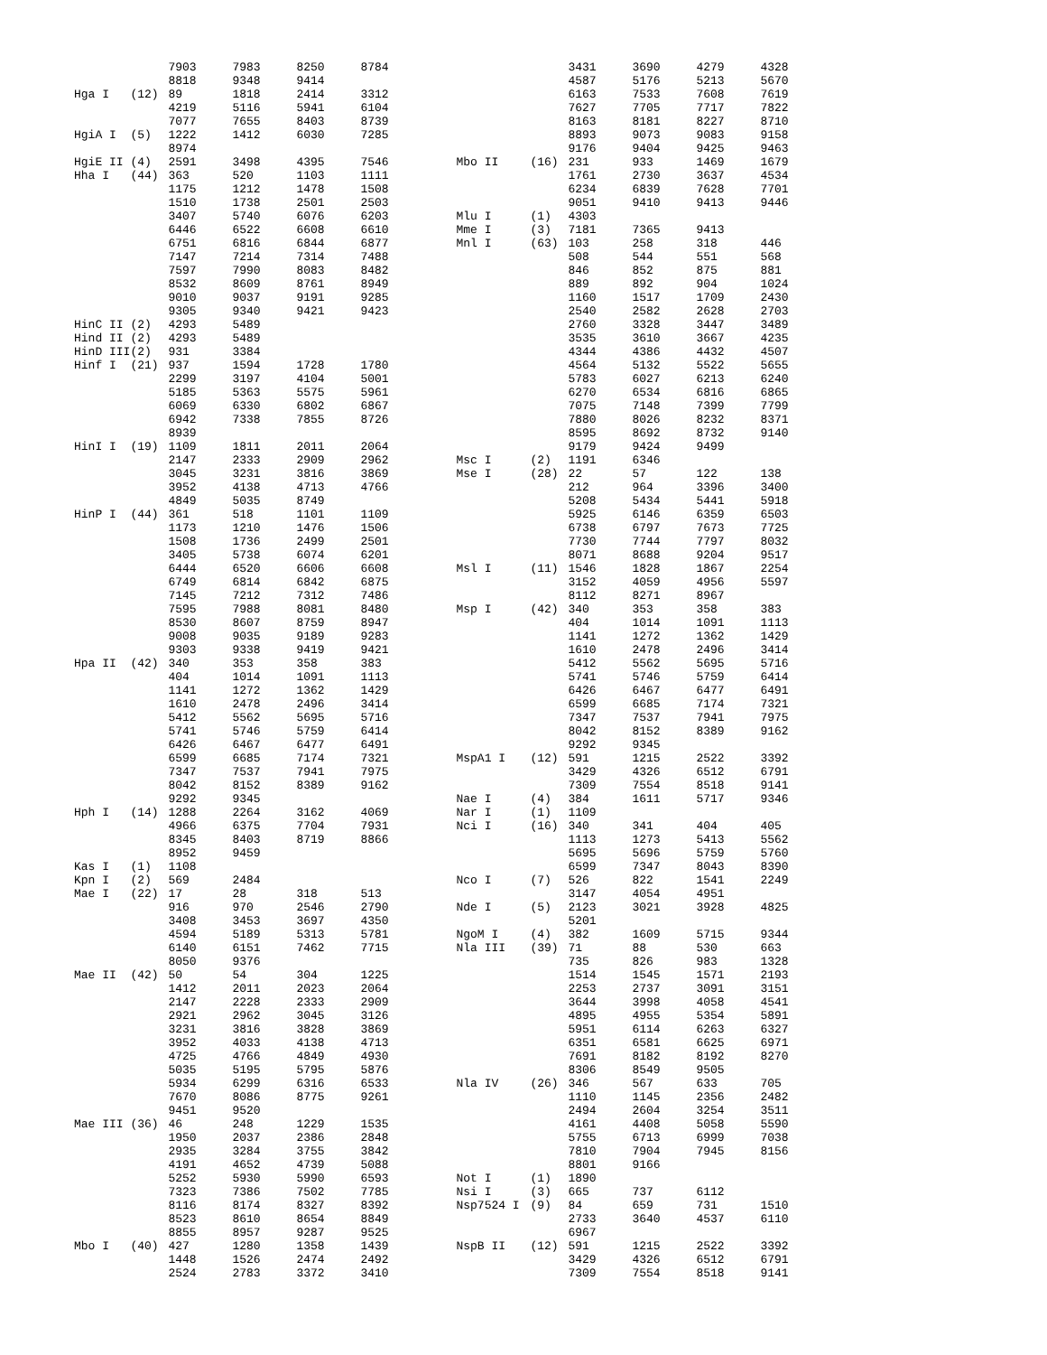| | | 7903 | 7983 | 8250 | 8784 |
| | | 8818 | 9348 | 9414 | |
| Hga I | (12) | 89 | 1818 | 2414 | 3312 |
| | | 4219 | 5116 | 5941 | 6104 |
| | | 7077 | 7655 | 8403 | 8739 |
| HgiA I | (5) | 1222 | 1412 | 6030 | 7285 |
| | | 8974 | | | |
| HgiE II | (4) | 2591 | 3498 | 4395 | 7546 |
| Hha I | (44) | 363 | 520 | 1103 | 1111 |
| | | 1175 | 1212 | 1478 | 1508 |
| | | 1510 | 1738 | 2501 | 2503 |
| | | 3407 | 5740 | 6076 | 6203 |
| | | 6446 | 6522 | 6608 | 6610 |
| | | 6751 | 6816 | 6844 | 6877 |
| | | 7147 | 7214 | 7314 | 7488 |
| | | 7597 | 7990 | 8083 | 8482 |
| | | 8532 | 8609 | 8761 | 8949 |
| | | 9010 | 9037 | 9191 | 9285 |
| | | 9305 | 9340 | 9421 | 9423 |
| HinC II | (2) | 4293 | 5489 | | |
| Hind II | (2) | 4293 | 5489 | | |
| HinD III | (2) | 931 | 3384 | | |
| Hinf I | (21) | 937 | 1594 | 1728 | 1780 |
| | | 2299 | 3197 | 4104 | 5001 |
| | | 5185 | 5363 | 5575 | 5961 |
| | | 6069 | 6330 | 6802 | 6867 |
| | | 6942 | 7338 | 7855 | 8726 |
| | | 8939 | | | |
| HinI I | (19) | 1109 | 1811 | 2011 | 2064 |
| | | 2147 | 2333 | 2909 | 2962 |
| | | 3045 | 3231 | 3816 | 3869 |
| | | 3952 | 4138 | 4713 | 4766 |
| | | 4849 | 5035 | 8749 | |
| HinP I | (44) | 361 | 518 | 1101 | 1109 |
| | | 1173 | 1210 | 1476 | 1506 |
| | | 1508 | 1736 | 2499 | 2501 |
| | | 3405 | 5738 | 6074 | 6201 |
| | | 6444 | 6520 | 6606 | 6608 |
| | | 6749 | 6814 | 6842 | 6875 |
| | | 7145 | 7212 | 7312 | 7486 |
| | | 7595 | 7988 | 8081 | 8480 |
| | | 8530 | 8607 | 8759 | 8947 |
| | | 9008 | 9035 | 9189 | 9283 |
| | | 9303 | 9338 | 9419 | 9421 |
| Hpa II | (42) | 340 | 353 | 358 | 383 |
| | | 404 | 1014 | 1091 | 1113 |
| | | 1141 | 1272 | 1362 | 1429 |
| | | 1610 | 2478 | 2496 | 3414 |
| | | 5412 | 5562 | 5695 | 5716 |
| | | 5741 | 5746 | 5759 | 6414 |
| | | 6426 | 6467 | 6477 | 6491 |
| | | 6599 | 6685 | 7174 | 7321 |
| | | 7347 | 7537 | 7941 | 7975 |
| | | 8042 | 8152 | 8389 | 9162 |
| | | 9292 | 9345 | | |
| Hph I | (14) | 1288 | 2264 | 3162 | 4069 |
| | | 4966 | 6375 | 7704 | 7931 |
| | | 8345 | 8403 | 8719 | 8866 |
| | | 8952 | 9459 | | |
| Kas I | (1) | 1108 | | | |
| Kpn I | (2) | 569 | 2484 | | |
| Mae I | (22) | 17 | 28 | 318 | 513 |
| | | 916 | 970 | 2546 | 2790 |
| | | 3408 | 3453 | 3697 | 4350 |
| | | 4594 | 5189 | 5313 | 5781 |
| | | 6140 | 6151 | 7462 | 7715 |
| | | 8050 | 9376 | | |
| Mae II | (42) | 50 | 54 | 304 | 1225 |
| | | 1412 | 2011 | 2023 | 2064 |
| | | 2147 | 2228 | 2333 | 2909 |
| | | 2921 | 2962 | 3045 | 3126 |
| | | 3231 | 3816 | 3828 | 3869 |
| | | 3952 | 4033 | 4138 | 4713 |
| | | 4725 | 4766 | 4849 | 4930 |
| | | 5035 | 5195 | 5795 | 5876 |
| | | 5934 | 6299 | 6316 | 6533 |
| | | 7670 | 8086 | 8775 | 9261 |
| | | 9451 | 9520 | | |
| Mae III | (36) | 46 | 248 | 1229 | 1535 |
| | | 1950 | 2037 | 2386 | 2848 |
| | | 2935 | 3284 | 3755 | 3842 |
| | | 4191 | 4652 | 4739 | 5088 |
| | | 5252 | 5930 | 5990 | 6593 |
| | | 7323 | 7386 | 7502 | 7785 |
| | | 8116 | 8174 | 8327 | 8392 |
| | | 8523 | 8610 | 8654 | 8849 |
| | | 8855 | 8957 | 9287 | 9525 |
| Mbo I | (40) | 427 | 1280 | 1358 | 1439 |
| | | 1448 | 1526 | 2474 | 2492 |
| | | 2524 | 2783 | 3372 | 3410 |
| | | 3431 | 3690 | 4279 | 4328 |
| | | 4587 | 5176 | 5213 | 5670 |
| | | 6163 | 7533 | 7608 | 7619 |
| | | 7627 | 7705 | 7717 | 7822 |
| | | 8163 | 8181 | 8227 | 8710 |
| | | 8893 | 9073 | 9083 | 9158 |
| | | 9176 | 9404 | 9425 | 9463 |
| Mbo II | (16) | 231 | 933 | 1469 | 1679 |
| | | 1761 | 2730 | 3637 | 4534 |
| | | 6234 | 6839 | 7628 | 7701 |
| | | 9051 | 9410 | 9413 | 9446 |
| Mlu I | (1) | 4303 | | | |
| Mme I | (3) | 7181 | 7365 | 9413 | |
| Mnl I | (63) | 103 | 258 | 318 | 446 |
| | | 508 | 544 | 551 | 568 |
| | | 846 | 852 | 875 | 881 |
| | | 889 | 892 | 904 | 1024 |
| | | 1160 | 1517 | 1709 | 2430 |
| | | 2540 | 2582 | 2628 | 2703 |
| | | 2760 | 3328 | 3447 | 3489 |
| | | 3535 | 3610 | 3667 | 4235 |
| | | 4344 | 4386 | 4432 | 4507 |
| | | 4564 | 5132 | 5522 | 5655 |
| | | 5783 | 6027 | 6213 | 6240 |
| | | 6270 | 6534 | 6816 | 6865 |
| | | 7075 | 7148 | 7399 | 7799 |
| | | 7880 | 8026 | 8232 | 8371 |
| | | 8595 | 8692 | 8732 | 9140 |
| | | 9179 | 9424 | 9499 | |
| Msc I | (2) | 1191 | 6346 | | |
| Mse I | (28) | 22 | 57 | 122 | 138 |
| | | 212 | 964 | 3396 | 3400 |
| | | 5208 | 5434 | 5441 | 5918 |
| | | 5925 | 6146 | 6359 | 6503 |
| | | 6738 | 6797 | 7673 | 7725 |
| | | 7730 | 7744 | 7797 | 8032 |
| | | 8071 | 8688 | 9204 | 9517 |
| Msl I | (11) | 1546 | 1828 | 1867 | 2254 |
| | | 3152 | 4059 | 4956 | 5597 |
| | | 8112 | 8271 | 8967 | |
| Msp I | (42) | 340 | 353 | 358 | 383 |
| | | 404 | 1014 | 1091 | 1113 |
| | | 1141 | 1272 | 1362 | 1429 |
| | | 1610 | 2478 | 2496 | 3414 |
| | | 5412 | 5562 | 5695 | 5716 |
| | | 5741 | 5746 | 5759 | 6414 |
| | | 6426 | 6467 | 6477 | 6491 |
| | | 6599 | 6685 | 7174 | 7321 |
| | | 7347 | 7537 | 7941 | 7975 |
| | | 8042 | 8152 | 8389 | 9162 |
| | | 9292 | 9345 | | |
| MspA1 I | (12) | 591 | 1215 | 2522 | 3392 |
| | | 3429 | 4326 | 6512 | 6791 |
| | | 7309 | 7554 | 8518 | 9141 |
| Nae I | (4) | 384 | 1611 | 5717 | 9346 |
| Nar I | (1) | 1109 | | | |
| Nci I | (16) | 340 | 341 | 404 | 405 |
| | | 1113 | 1273 | 5413 | 5562 |
| | | 5695 | 5696 | 5759 | 5760 |
| | | 6599 | 7347 | 8043 | 8390 |
| Nco I | (7) | 526 | 822 | 1541 | 2249 |
| | | 3147 | 4054 | 4951 | |
| Nde I | (5) | 2123 | 3021 | 3928 | 4825 |
| | | 5201 | | | |
| NgoM I | (4) | 382 | 1609 | 5715 | 9344 |
| Nla III | (39) | 71 | 88 | 530 | 663 |
| | | 735 | 826 | 983 | 1328 |
| | | 1514 | 1545 | 1571 | 2193 |
| | | 2253 | 2737 | 3091 | 3151 |
| | | 3644 | 3998 | 4058 | 4541 |
| | | 4895 | 4955 | 5354 | 5891 |
| | | 5951 | 6114 | 6263 | 6327 |
| | | 6351 | 6581 | 6625 | 6971 |
| | | 7691 | 8182 | 8192 | 8270 |
| | | 8306 | 8549 | 9505 | |
| Nla IV | (26) | 346 | 567 | 633 | 705 |
| | | 1110 | 1145 | 2356 | 2482 |
| | | 2494 | 2604 | 3254 | 3511 |
| | | 4161 | 4408 | 5058 | 5590 |
| | | 5755 | 6713 | 6999 | 7038 |
| | | 7810 | 7904 | 7945 | 8156 |
| | | 8801 | 9166 | | |
| Not I | (1) | 1890 | | | |
| Nsi I | (3) | 665 | 737 | 6112 | |
| Nsp7524 I | (9) | 84 | 659 | 731 | 1510 |
| | | 2733 | 3640 | 4537 | 6110 |
| | | 6967 | | | |
| NspB II | (12) | 591 | 1215 | 2522 | 3392 |
| | | 3429 | 4326 | 6512 | 6791 |
| | | 7309 | 7554 | 8518 | 9141 |